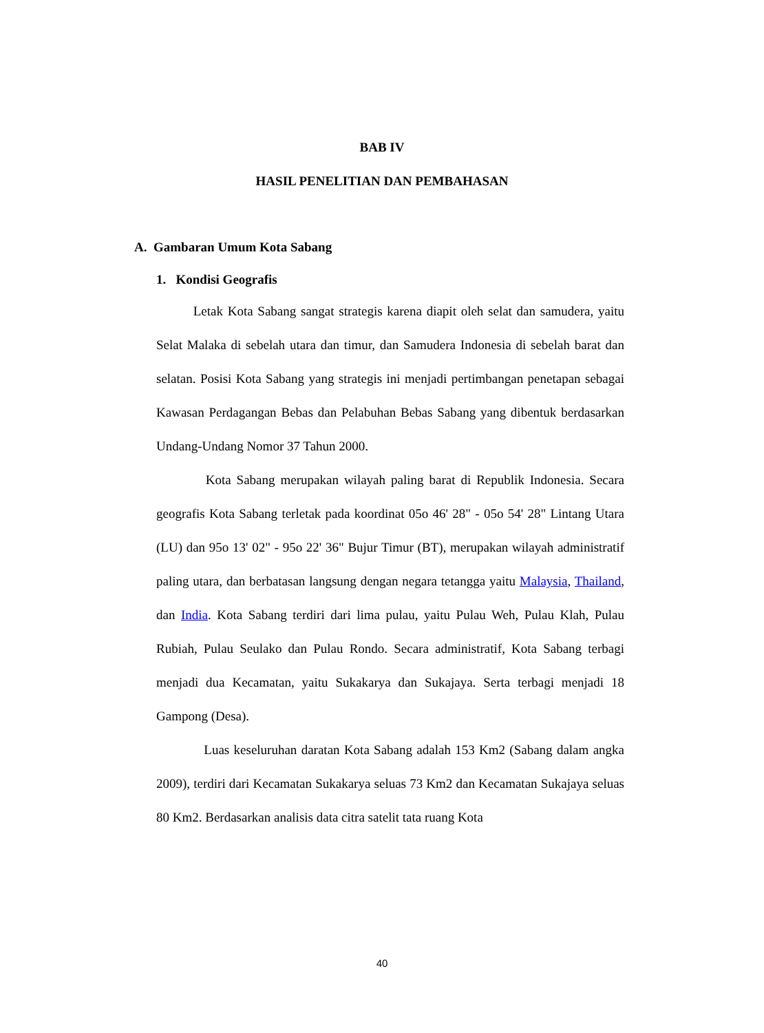BAB IV
HASIL PENELITIAN DAN PEMBAHASAN
A. Gambaran Umum Kota Sabang
1. Kondisi Geografis
Letak Kota Sabang sangat strategis karena diapit oleh selat dan samudera, yaitu Selat Malaka di sebelah utara dan timur, dan Samudera Indonesia di sebelah barat dan selatan. Posisi Kota Sabang yang strategis ini menjadi pertimbangan penetapan sebagai Kawasan Perdagangan Bebas dan Pelabuhan Bebas Sabang yang dibentuk berdasarkan Undang-Undang Nomor 37 Tahun 2000.
Kota Sabang merupakan wilayah paling barat di Republik Indonesia. Secara geografis Kota Sabang terletak pada koordinat 05o 46' 28" - 05o 54' 28" Lintang Utara (LU) dan 95o 13' 02" - 95o 22' 36" Bujur Timur (BT), merupakan wilayah administratif paling utara, dan berbatasan langsung dengan negara tetangga yaitu Malaysia, Thailand, dan India. Kota Sabang terdiri dari lima pulau, yaitu Pulau Weh, Pulau Klah, Pulau Rubiah, Pulau Seulako dan Pulau Rondo. Secara administratif, Kota Sabang terbagi menjadi dua Kecamatan, yaitu Sukakarya dan Sukajaya. Serta terbagi menjadi 18 Gampong (Desa).
Luas keseluruhan daratan Kota Sabang adalah 153 Km2 (Sabang dalam angka 2009), terdiri dari Kecamatan Sukakarya seluas 73 Km2 dan Kecamatan Sukajaya seluas 80 Km2. Berdasarkan analisis data citra satelit tata ruang Kota
40